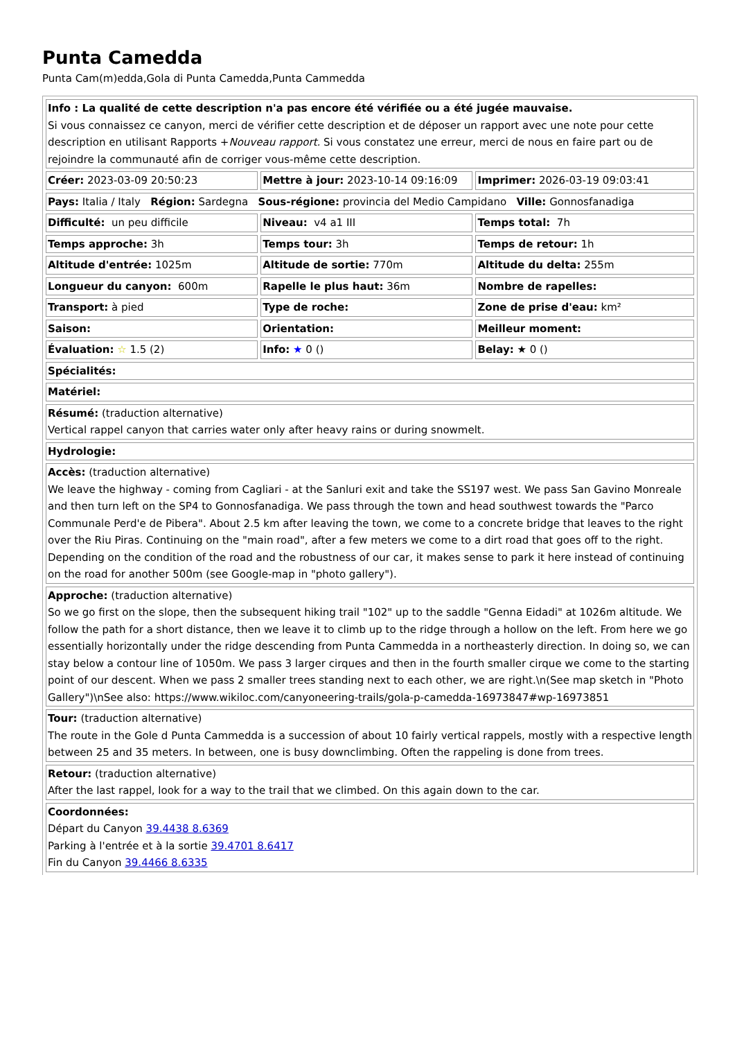Punta Camedda
Punta Cam(m)edda,Gola di Punta Camedda,Punta Cammedda
| Info : La qualité de cette description n'a pas encore été vérifiée ou a été jugée mauvaise. Si vous connaissez ce canyon, merci de vérifier cette description et de déposer un rapport avec une note pour cette description en utilisant Rapports + Nouveau rapport. Si vous constatez une erreur, merci de nous en faire part ou de rejoindre la communauté afin de corriger vous-même cette description. | | |
| Créer: 2023-03-09 20:50:23 | Mettre à jour: 2023-10-14 09:16:09 | Imprimer: 2026-03-19 09:03:41 |
| Pays: Italia / Italy Région: Sardegna Sous-régione: provincia del Medio Campidano Ville: Gonnosfanadiga | | |
| Difficulté: un peu difficile | Niveau: v4 a1 III | Temps total: 7h |
| Temps approche: 3h | Temps tour: 3h | Temps de retour: 1h |
| Altitude d'entrée: 1025m | Altitude de sortie: 770m | Altitude du delta: 255m |
| Longueur du canyon: 600m | Rapelle le plus haut: 36m | Nombre de rapelles: |
| Transport: à pied | Type de roche: | Zone de prise d'eau: km² |
| Saison: | Orientation: | Meilleur moment: |
| Évaluation: ☆ 1.5 (2) | Info: ★ 0 () | Belay: ★ 0 () |
| Spécialités: | | |
| Matériel: | | |
| Résumé: (traduction alternative) Vertical rappel canyon that carries water only after heavy rains or during snowmelt. | | |
| Hydrologie: | | |
| Accès: (traduction alternative) We leave the highway - coming from Cagliari - at the Sanluri exit and take the SS197 west. We pass San Gavino Monreale and then turn left on the SP4 to Gonnosfanadiga. We pass through the town and head southwest towards the "Parco Communale Perd'e de Pibera". About 2.5 km after leaving the town, we come to a concrete bridge that leaves to the right over the Riu Piras. Continuing on the "main road", after a few meters we come to a dirt road that goes off to the right. Depending on the condition of the road and the robustness of our car, it makes sense to park it here instead of continuing on the road for another 500m (see Google-map in "photo gallery"). | | |
| Approche: (traduction alternative) So we go first on the slope, then the subsequent hiking trail "102" up to the saddle "Genna Eidadi" at 1026m altitude. We follow the path for a short distance, then we leave it to climb up to the ridge through a hollow on the left. From here we go essentially horizontally under the ridge descending from Punta Cammedda in a northeasterly direction. In doing so, we can stay below a contour line of 1050m. We pass 3 larger cirques and then in the fourth smaller cirque we come to the starting point of our descent. When we pass 2 smaller trees standing next to each other, we are right.\n(See map sketch in "Photo Gallery")\nSee also: https://www.wikiloc.com/canyoneering-trails/gola-p-camedda-16973847#wp-16973851 | | |
| Tour: (traduction alternative) The route in the Gole d Punta Cammedda is a succession of about 10 fairly vertical rappels, mostly with a respective length between 25 and 35 meters. In between, one is busy downclimbing. Often the rappeling is done from trees. | | |
| Retour: (traduction alternative) After the last rappel, look for a way to the trail that we climbed. On this again down to the car. | | |
| Coordonnées: Départ du Canyon 39.4438 8.6369 Parking à l'entrée et à la sortie 39.4701 8.6417 Fin du Canyon 39.4466 8.6335 | | |